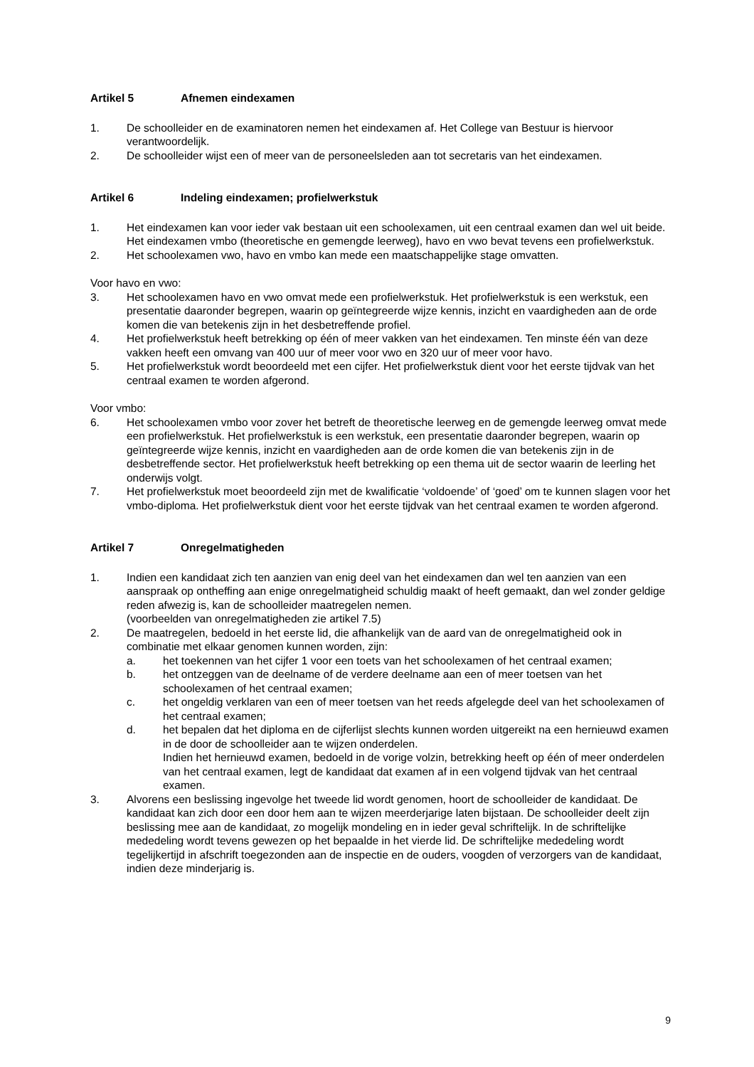Artikel 5 Afnemen eindexamen
1. De schoolleider en de examinatoren nemen het eindexamen af. Het College van Bestuur is hiervoor verantwoordelijk.
2. De schoolleider wijst een of meer van de personeelsleden aan tot secretaris van het eindexamen.
Artikel 6 Indeling eindexamen; profielwerkstuk
1. Het eindexamen kan voor ieder vak bestaan uit een schoolexamen, uit een centraal examen dan wel uit beide. Het eindexamen vmbo (theoretische en gemengde leerweg), havo en vwo bevat tevens een profielwerkstuk.
2. Het schoolexamen vwo, havo en vmbo kan mede een maatschappelijke stage omvatten.
Voor havo en vwo:
3. Het schoolexamen havo en vwo omvat mede een profielwerkstuk. Het profielwerkstuk is een werkstuk, een presentatie daaronder begrepen, waarin op geïntegreerde wijze kennis, inzicht en vaardigheden aan de orde komen die van betekenis zijn in het desbetreffende profiel.
4. Het profielwerkstuk heeft betrekking op één of meer vakken van het eindexamen. Ten minste één van deze vakken heeft een omvang van 400 uur of meer voor vwo en 320 uur of meer voor havo.
5. Het profielwerkstuk wordt beoordeeld met een cijfer. Het profielwerkstuk dient voor het eerste tijdvak van het centraal examen te worden afgerond.
Voor vmbo:
6. Het schoolexamen vmbo voor zover het betreft de theoretische leerweg en de gemengde leerweg omvat mede een profielwerkstuk. Het profielwerkstuk is een werkstuk, een presentatie daaronder begrepen, waarin op geïntegreerde wijze kennis, inzicht en vaardigheden aan de orde komen die van betekenis zijn in de desbetreffende sector. Het profielwerkstuk heeft betrekking op een thema uit de sector waarin de leerling het onderwijs volgt.
7. Het profielwerkstuk moet beoordeeld zijn met de kwalificatie ‘voldoende’ of ‘goed’ om te kunnen slagen voor het vmbo-diploma. Het profielwerkstuk dient voor het eerste tijdvak van het centraal examen te worden afgerond.
Artikel 7 Onregelmatigheden
1. Indien een kandidaat zich ten aanzien van enig deel van het eindexamen dan wel ten aanzien van een aanspraak op ontheffing aan enige onregelmatigheid schuldig maakt of heeft gemaakt, dan wel zonder geldige reden afwezig is, kan de schoolleider maatregelen nemen.
(voorbeelden van onregelmatigheden zie artikel 7.5)
2. De maatregelen, bedoeld in het eerste lid, die afhankelijk van de aard van de onregelmatigheid ook in combinatie met elkaar genomen kunnen worden, zijn:
a. het toekennen van het cijfer 1 voor een toets van het schoolexamen of het centraal examen;
b. het ontzeggen van de deelname of de verdere deelname aan een of meer toetsen van het schoolexamen of het centraal examen;
c. het ongeldig verklaren van een of meer toetsen van het reeds afgelegde deel van het schoolexamen of het centraal examen;
d. het bepalen dat het diploma en de cijferlijst slechts kunnen worden uitgereikt na een hernieuwd examen in de door de schoolleider aan te wijzen onderdelen.
Indien het hernieuwd examen, bedoeld in de vorige volzin, betrekking heeft op één of meer onderdelen van het centraal examen, legt de kandidaat dat examen af in een volgend tijdvak van het centraal examen.
3. Alvorens een beslissing ingevolge het tweede lid wordt genomen, hoort de schoolleider de kandidaat. De kandidaat kan zich door een door hem aan te wijzen meerderjarige laten bijstaan. De schoolleider deelt zijn beslissing mee aan de kandidaat, zo mogelijk mondeling en in ieder geval schriftelijk. In de schriftelijke mededeling wordt tevens gewezen op het bepaalde in het vierde lid. De schriftelijke mededeling wordt tegelijkertijd in afschrift toegezonden aan de inspectie en de ouders, voogden of verzorgers van de kandidaat, indien deze minderjarig is.
9